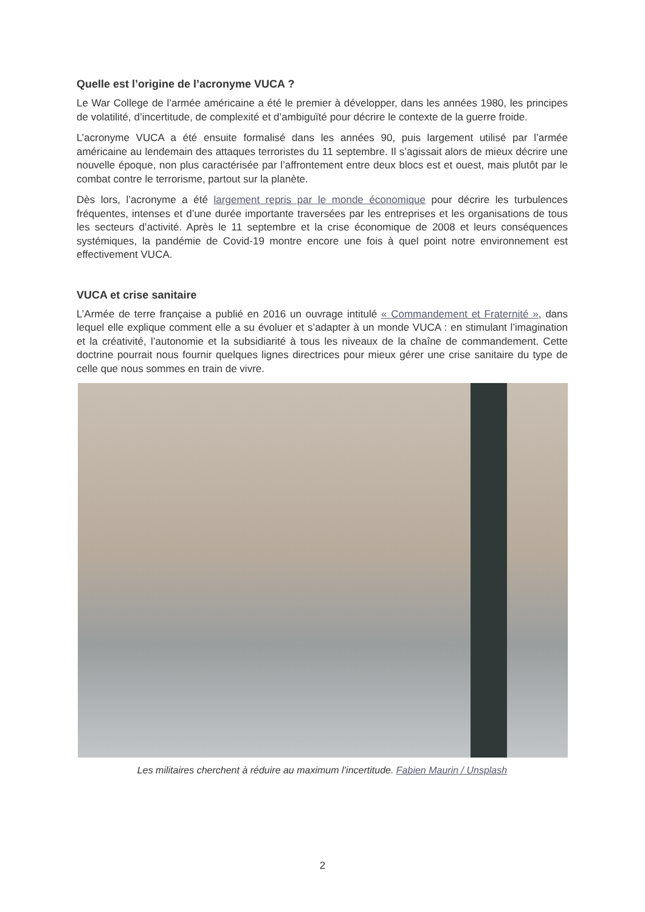Quelle est l’origine de l’acronyme VUCA ?
Le War College de l’armée américaine a été le premier à développer, dans les années 1980, les principes de volatilité, d’incertitude, de complexité et d’ambiguïté pour décrire le contexte de la guerre froide.
L’acronyme VUCA a été ensuite formalisé dans les années 90, puis largement utilisé par l’armée américaine au lendemain des attaques terroristes du 11 septembre. Il s’agissait alors de mieux décrire une nouvelle époque, non plus caractérisée par l’affrontement entre deux blocs est et ouest, mais plutôt par le combat contre le terrorisme, partout sur la planète.
Dès lors, l’acronyme a été largement repris par le monde économique pour décrire les turbulences fréquentes, intenses et d’une durée importante traversées par les entreprises et les organisations de tous les secteurs d’activité. Après le 11 septembre et la crise économique de 2008 et leurs conséquences systémiques, la pandémie de Covid-19 montre encore une fois à quel point notre environnement est effectivement VUCA.
VUCA et crise sanitaire
L’Armée de terre française a publié en 2016 un ouvrage intitulé « Commandement et Fraternité », dans lequel elle explique comment elle a su évoluer et s’adapter à un monde VUCA : en stimulant l’imagination et la créativité, l’autonomie et la subsidiarité à tous les niveaux de la chaîne de commandement. Cette doctrine pourrait nous fournir quelques lignes directrices pour mieux gérer une crise sanitaire du type de celle que nous sommes en train de vivre.
Les militaires cherchent à réduire au maximum l’incertitude. Fabien Maurin / Unsplash
2